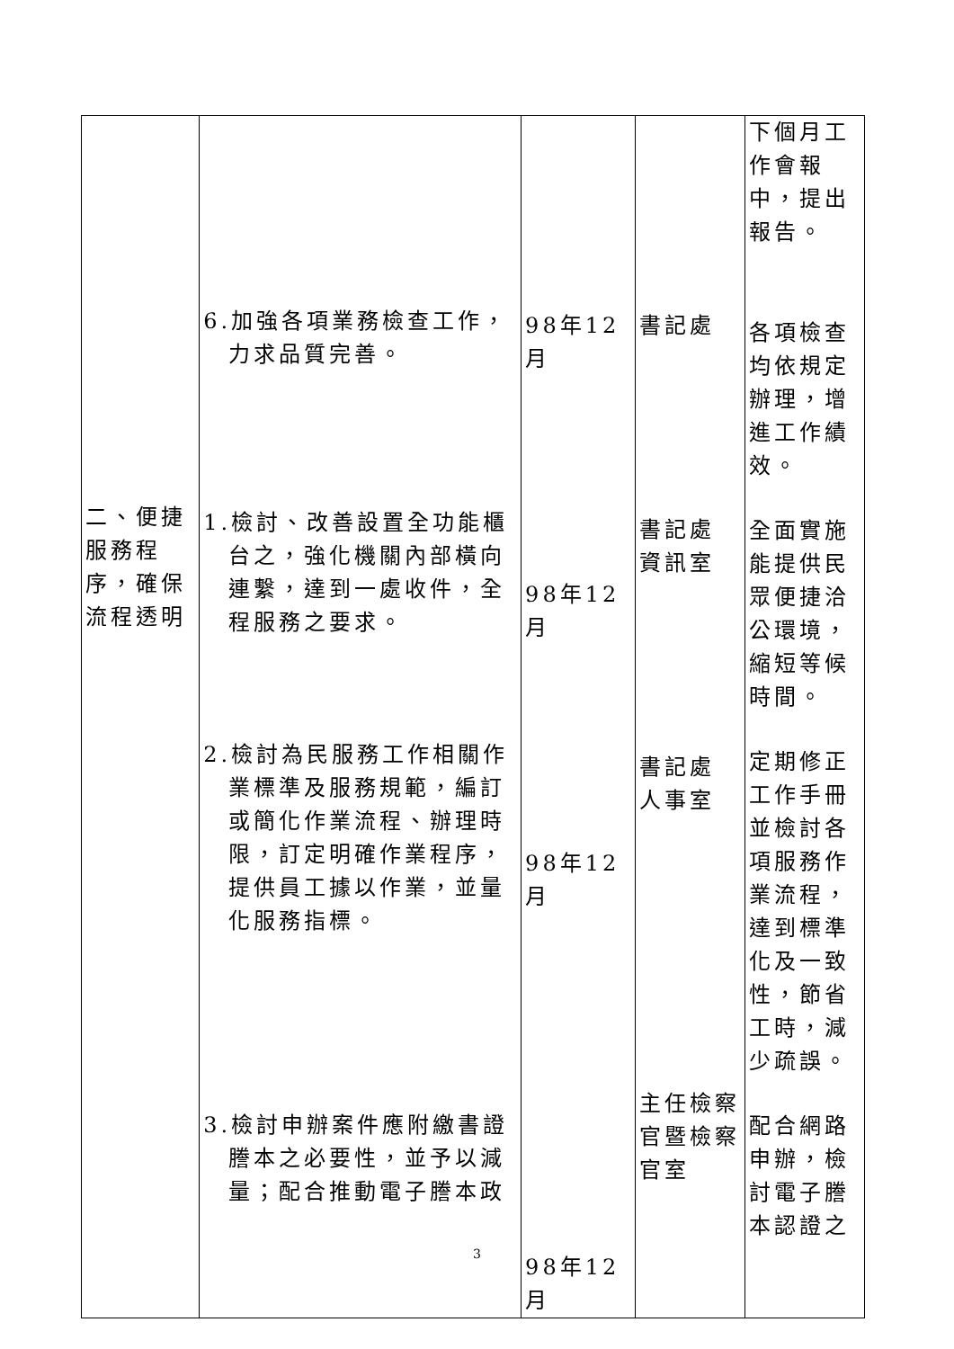| 二、便捷服務程序，確保流程透明 | 6.加強各項業務檢查工作，力求品質完善。 1.檢討、改善設置全功能櫃台之，強化機關內部橫向連繫，達到一處收件，全程服務之要求。 2.檢討為民服務工作相關作業標準及服務規範，編訂或簡化作業流程、辦理時限，訂定明確作業程序，提供員工據以作業，並量化服務指標。 3.檢討申辦案件應附繳書證謄本之必要性，並予以減量；配合推動電子謄本政 | 98年12月 98年12月 98年12月 98年12月 | 書記處 書記處 資訊室 書記處 人事室 主任檢察官暨檢察官室 | 下個月工作會報中，提出報告。 各項檢查均依規定辦理，增進工作績效。 全面實施能提供民眾便捷洽公環境，縮短等候時間。 定期修正工作手冊並檢討各項服務作業流程，達到標準化及一致性，節省工時，減少疏誤。 配合網路申辦，檢討電子謄本認證之 |
3